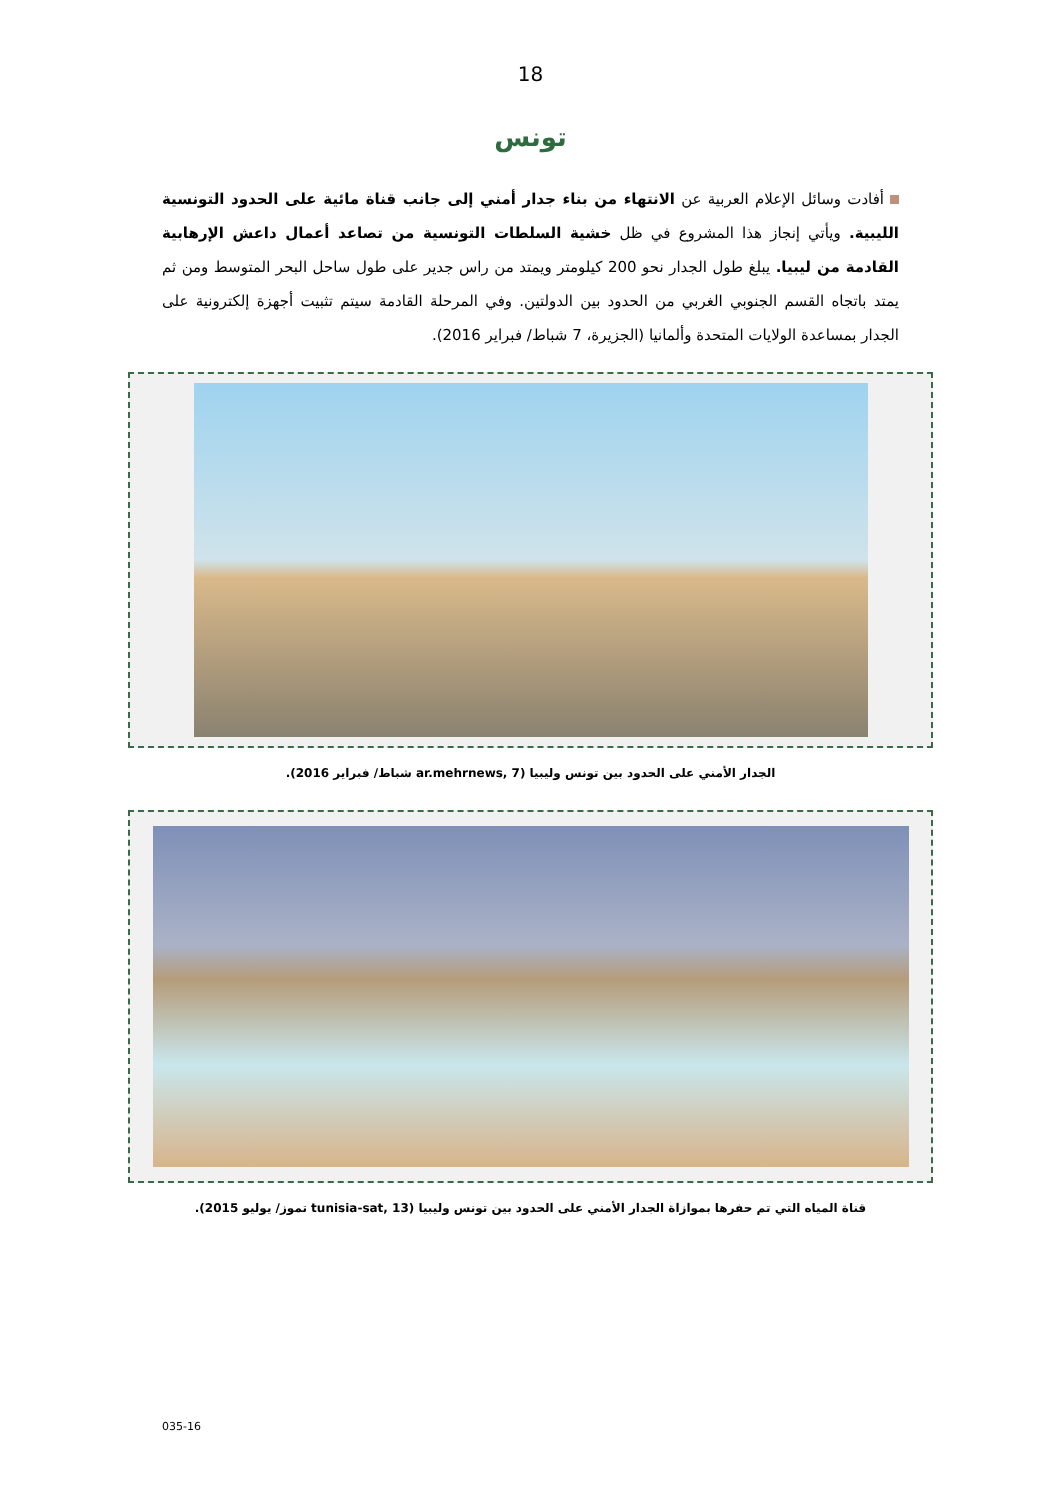18
تونس
أفادت وسائل الإعلام العربية عن الانتهاء من بناء جدار أمني إلى جانب قناة مائية على الحدود التونسية الليبية. ويأتي إنجاز هذا المشروع في ظل خشية السلطات التونسية من تصاعد أعمال داعش الإرهابية القادمة من ليبيا. يبلغ طول الجدار نحو 200 كيلومتر ويمتد من راس جدير على طول ساحل البحر المتوسط ومن ثم يمتد باتجاه القسم الجنوبي الغربي من الحدود بين الدولتين. وفي المرحلة القادمة سيتم تثبيت أجهزة إلكترونية على الجدار بمساعدة الولايات المتحدة وألمانيا (الجزيرة، 7 شباط/ فبراير 2016).
الجدار الأمني على الحدود بين تونس وليبيا (ar.mehrnews, 7 شباط/ فبراير 2016).
قناة المياه التي تم حفرها بموازاة الجدار الأمني على الحدود بين تونس وليبيا (tunisia-sat, 13 تموز/ يوليو 2015).
035-16